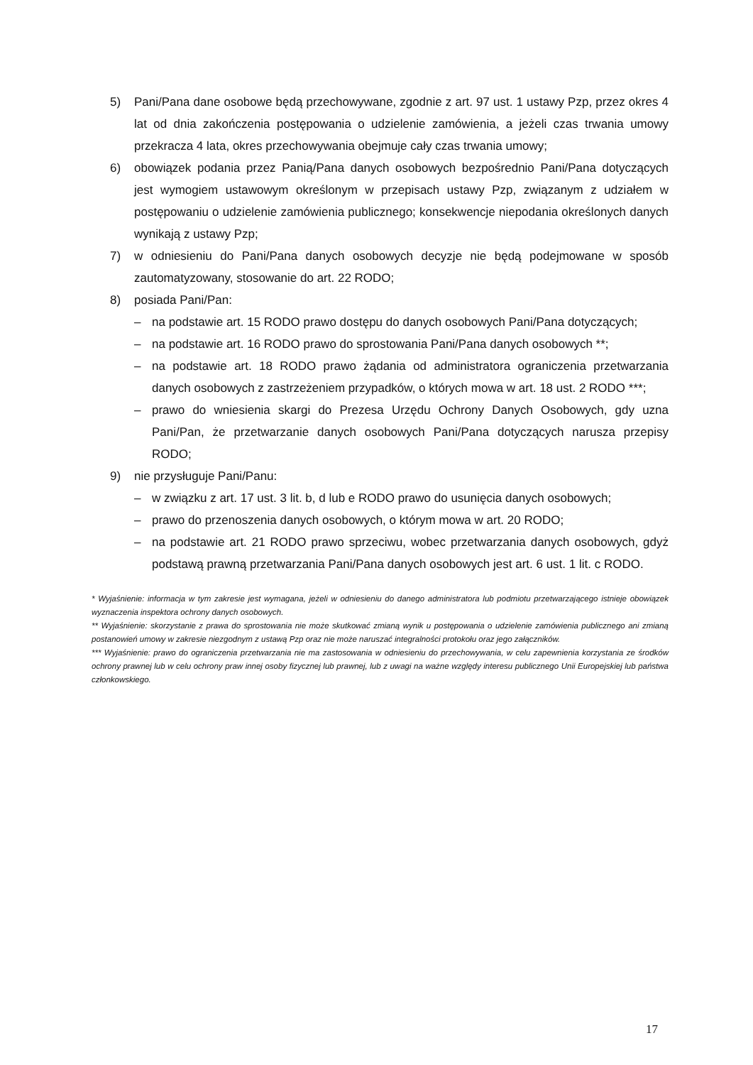5) Pani/Pana dane osobowe będą przechowywane, zgodnie z art. 97 ust. 1 ustawy Pzp, przez okres 4 lat od dnia zakończenia postępowania o udzielenie zamówienia, a jeżeli czas trwania umowy przekracza 4 lata, okres przechowywania obejmuje cały czas trwania umowy;
6) obowiązek podania przez Panią/Pana danych osobowych bezpośrednio Pani/Pana dotyczących jest wymogiem ustawowym określonym w przepisach ustawy Pzp, związanym z udziałem w postępowaniu o udzielenie zamówienia publicznego; konsekwencje niepodania określonych danych wynikają z ustawy Pzp;
7) w odniesieniu do Pani/Pana danych osobowych decyzje nie będą podejmowane w sposób zautomatyzowany, stosowanie do art. 22 RODO;
8) posiada Pani/Pan:
– na podstawie art. 15 RODO prawo dostępu do danych osobowych Pani/Pana dotyczących;
– na podstawie art. 16 RODO prawo do sprostowania Pani/Pana danych osobowych **;
– na podstawie art. 18 RODO prawo żądania od administratora ograniczenia przetwarzania danych osobowych z zastrzeżeniem przypadków, o których mowa w art. 18 ust. 2 RODO ***;
– prawo do wniesienia skargi do Prezesa Urzędu Ochrony Danych Osobowych, gdy uzna Pani/Pan, że przetwarzanie danych osobowych Pani/Pana dotyczących narusza przepisy RODO;
9) nie przysługuje Pani/Panu:
– w związku z art. 17 ust. 3 lit. b, d lub e RODO prawo do usunięcia danych osobowych;
– prawo do przenoszenia danych osobowych, o którym mowa w art. 20 RODO;
– na podstawie art. 21 RODO prawo sprzeciwu, wobec przetwarzania danych osobowych, gdyż podstawą prawną przetwarzania Pani/Pana danych osobowych jest art. 6 ust. 1 lit. c RODO.
* Wyjaśnienie: informacja w tym zakresie jest wymagana, jeżeli w odniesieniu do danego administratora lub podmiotu przetwarzającego istnieje obowiązek wyznaczenia inspektora ochrony danych osobowych.
** Wyjaśnienie: skorzystanie z prawa do sprostowania nie może skutkować zmianą wynik u postępowania o udzielenie zamówienia publicznego ani zmianą postanowień umowy w zakresie niezgodnym z ustawą Pzp oraz nie może naruszać integralności protokołu oraz jego załączników.
*** Wyjaśnienie: prawo do ograniczenia przetwarzania nie ma zastosowania w odniesieniu do przechowywania, w celu zapewnienia korzystania ze środków ochrony prawnej lub w celu ochrony praw innej osoby fizycznej lub prawnej, lub z uwagi na ważne względy interesu publicznego Unii Europejskiej lub państwa członkowskiego.
17